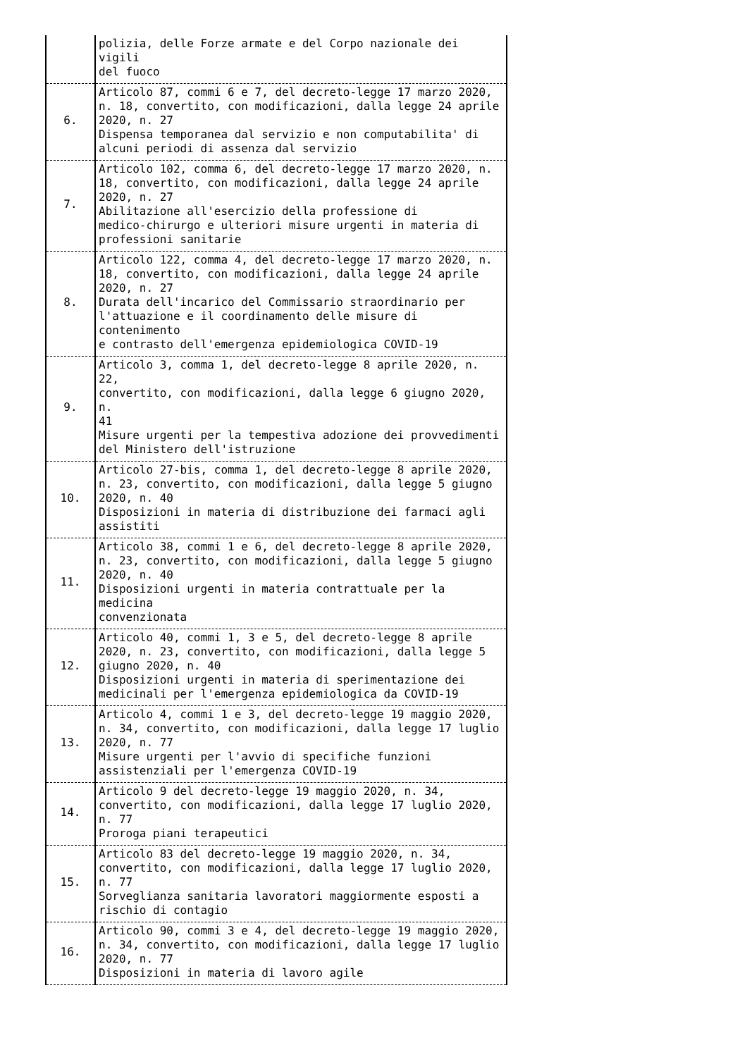| | polizia, delle Forze armate e del Corpo nazionale dei vigili del fuoco |
| 6. | Articolo 87, commi 6 e 7, del decreto-legge 17 marzo 2020, n. 18, convertito, con modificazioni, dalla legge 24 aprile 2020, n. 27 Dispensa temporanea dal servizio e non computabilita' di alcuni periodi di assenza dal servizio |
| 7. | Articolo 102, comma 6, del decreto-legge 17 marzo 2020, n. 18, convertito, con modificazioni, dalla legge 24 aprile 2020, n. 27 Abilitazione all'esercizio della professione di medico-chirurgo e ulteriori misure urgenti in materia di professioni sanitarie |
| 8. | Articolo 122, comma 4, del decreto-legge 17 marzo 2020, n. 18, convertito, con modificazioni, dalla legge 24 aprile 2020, n. 27 Durata dell'incarico del Commissario straordinario per l'attuazione e il coordinamento delle misure di contenimento e contrasto dell'emergenza epidemiologica COVID-19 |
| 9. | Articolo 3, comma 1, del decreto-legge 8 aprile 2020, n. 22, convertito, con modificazioni, dalla legge 6 giugno 2020, n. 41 Misure urgenti per la tempestiva adozione dei provvedimenti del Ministero dell'istruzione |
| 10. | Articolo 27-bis, comma 1, del decreto-legge 8 aprile 2020, n. 23, convertito, con modificazioni, dalla legge 5 giugno 2020, n. 40 Disposizioni in materia di distribuzione dei farmaci agli assistiti |
| 11. | Articolo 38, commi 1 e 6, del decreto-legge 8 aprile 2020, n. 23, convertito, con modificazioni, dalla legge 5 giugno 2020, n. 40 Disposizioni urgenti in materia contrattuale per la medicina convenzionata |
| 12. | Articolo 40, commi 1, 3 e 5, del decreto-legge 8 aprile 2020, n. 23, convertito, con modificazioni, dalla legge 5 giugno 2020, n. 40 Disposizioni urgenti in materia di sperimentazione dei medicinali per l'emergenza epidemiologica da COVID-19 |
| 13. | Articolo 4, commi 1 e 3, del decreto-legge 19 maggio 2020, n. 34, convertito, con modificazioni, dalla legge 17 luglio 2020, n. 77 Misure urgenti per l'avvio di specifiche funzioni assistenziali per l'emergenza COVID-19 |
| 14. | Articolo 9 del decreto-legge 19 maggio 2020, n. 34, convertito, con modificazioni, dalla legge 17 luglio 2020, n. 77 Proroga piani terapeutici |
| 15. | Articolo 83 del decreto-legge 19 maggio 2020, n. 34, convertito, con modificazioni, dalla legge 17 luglio 2020, n. 77 Sorveglianza sanitaria lavoratori maggiormente esposti a rischio di contagio |
| 16. | Articolo 90, commi 3 e 4, del decreto-legge 19 maggio 2020, n. 34, convertito, con modificazioni, dalla legge 17 luglio 2020, n. 77 Disposizioni in materia di lavoro agile |